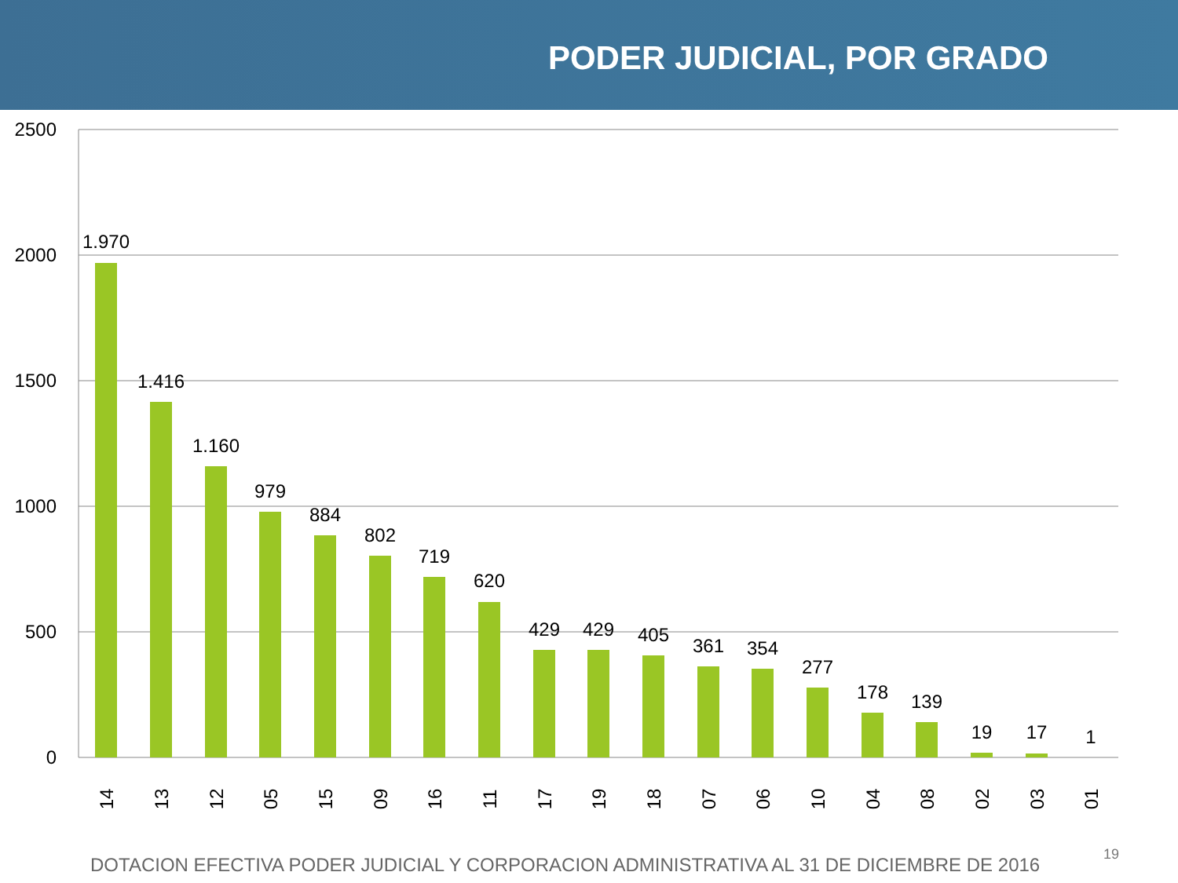PODER JUDICIAL, POR GRADO
2500
2000
1500
1000
500
0
1.970
1.416
1.160
979
884
802
719
620
429
429
405
361
354
277
178
139
19
17
1
14
13
12
05
15
09
16
11
17
19
18
07
06
10
04
08
02
03
01
DOTACION EFECTIVA PODER JUDICIAL Y CORPORACION ADMINISTRATIVA AL 31 DE DICIEMBRE DE 2016
19